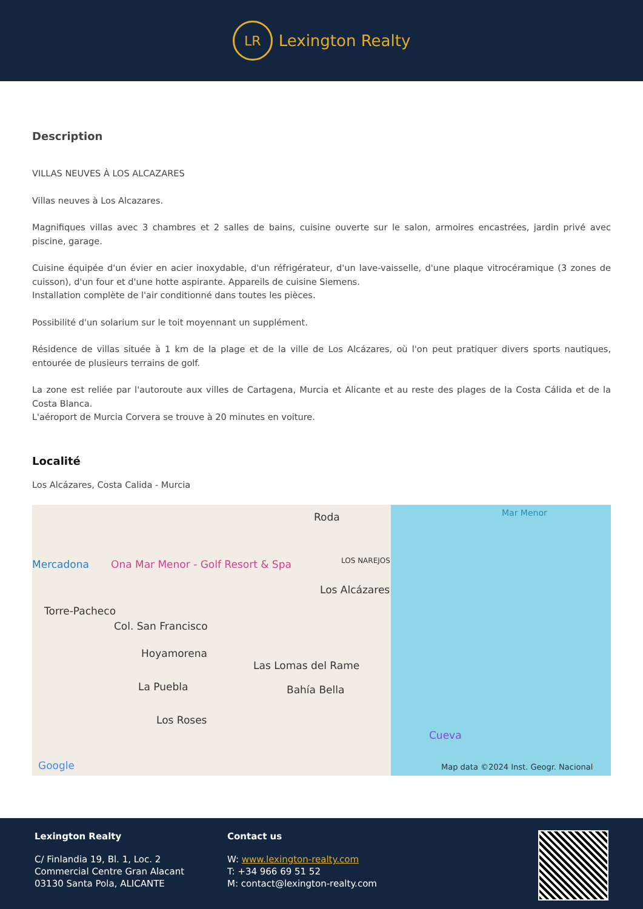LR
Lexington Realty
Description
VILLAS NEUVES À LOS ALCAZARES
Villas neuves à Los Alcazares.
Magnifiques villas avec 3 chambres et 2 salles de bains, cuisine ouverte sur le salon, armoires encastrées, jardin privé avec piscine, garage.
Cuisine équipée d'un évier en acier inoxydable, d'un réfrigérateur, d'un lave-vaisselle, d'une plaque vitrocéramique (3 zones de cuisson), d'un four et d'une hotte aspirante. Appareils de cuisine Siemens.
Installation complète de l'air conditionné dans toutes les pièces.
Possibilité d'un solarium sur le toit moyennant un supplément.
Résidence de villas située à 1 km de la plage et de la ville de Los Alcázares, où l'on peut pratiquer divers sports nautiques, entourée de plusieurs terrains de golf.
La zone est reliée par l'autoroute aux villes de Cartagena, Murcia et Alicante et au reste des plages de la Costa Cálida et de la Costa Blanca.
L'aéroport de Murcia Corvera se trouve à 20 minutes en voiture.
Localité
Los Alcázares, Costa Calida - Murcia
Roda Mar Menor
Mercadona Ona Mar Menor - Golf Resort & Spa LOS NAREJOS
Los Alcázares
Torre-Pacheco
Col. San Francisco
Hoyamorena
Las Lomas del Rame
Bahía Bella La Puebla
Los Roses
Cueva
Google Map data ©2024 Inst. Geogr. Nacional
Lexington Realty
C/ Finlandia 19, Bl. 1, Loc. 2
Commercial Centre Gran Alacant
03130 Santa Pola, ALICANTE
Contact us
W: www.lexington-realty.com
T: +34 966 69 51 52
M: contact@lexington-realty.com